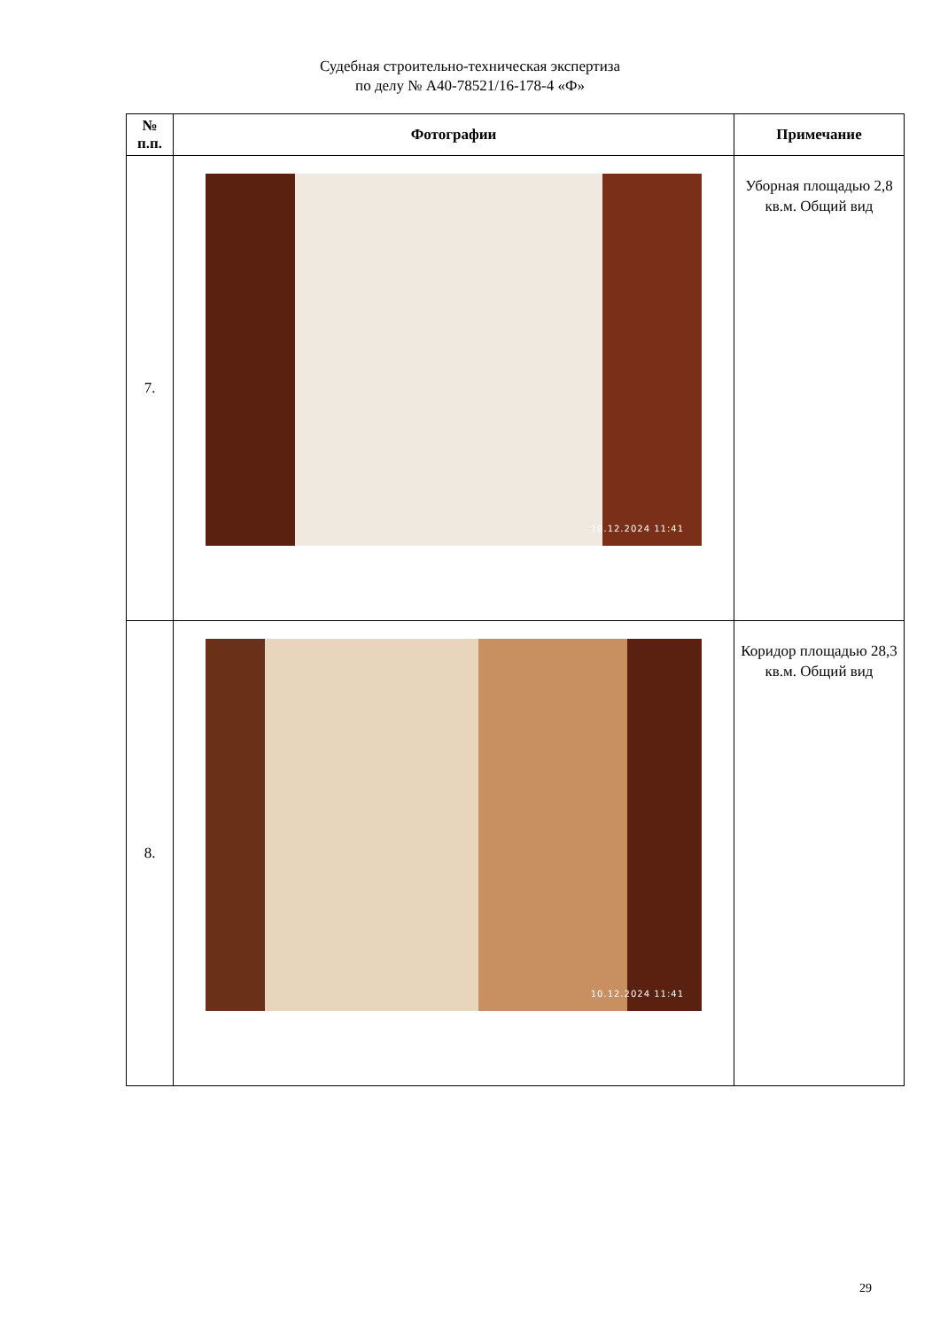Судебная строительно-техническая экспертиза
по делу № А40-78521/16-178-4 «Ф»
| № п.п. | Фотографии | Примечание |
| --- | --- | --- |
| 7. | 10.12.2024 11:41 | Уборная площадью 2,8 кв.м. Общий вид |
| 8. | 10.12.2024 11:41 | Коридор площадью 28,3 кв.м. Общий вид |
29